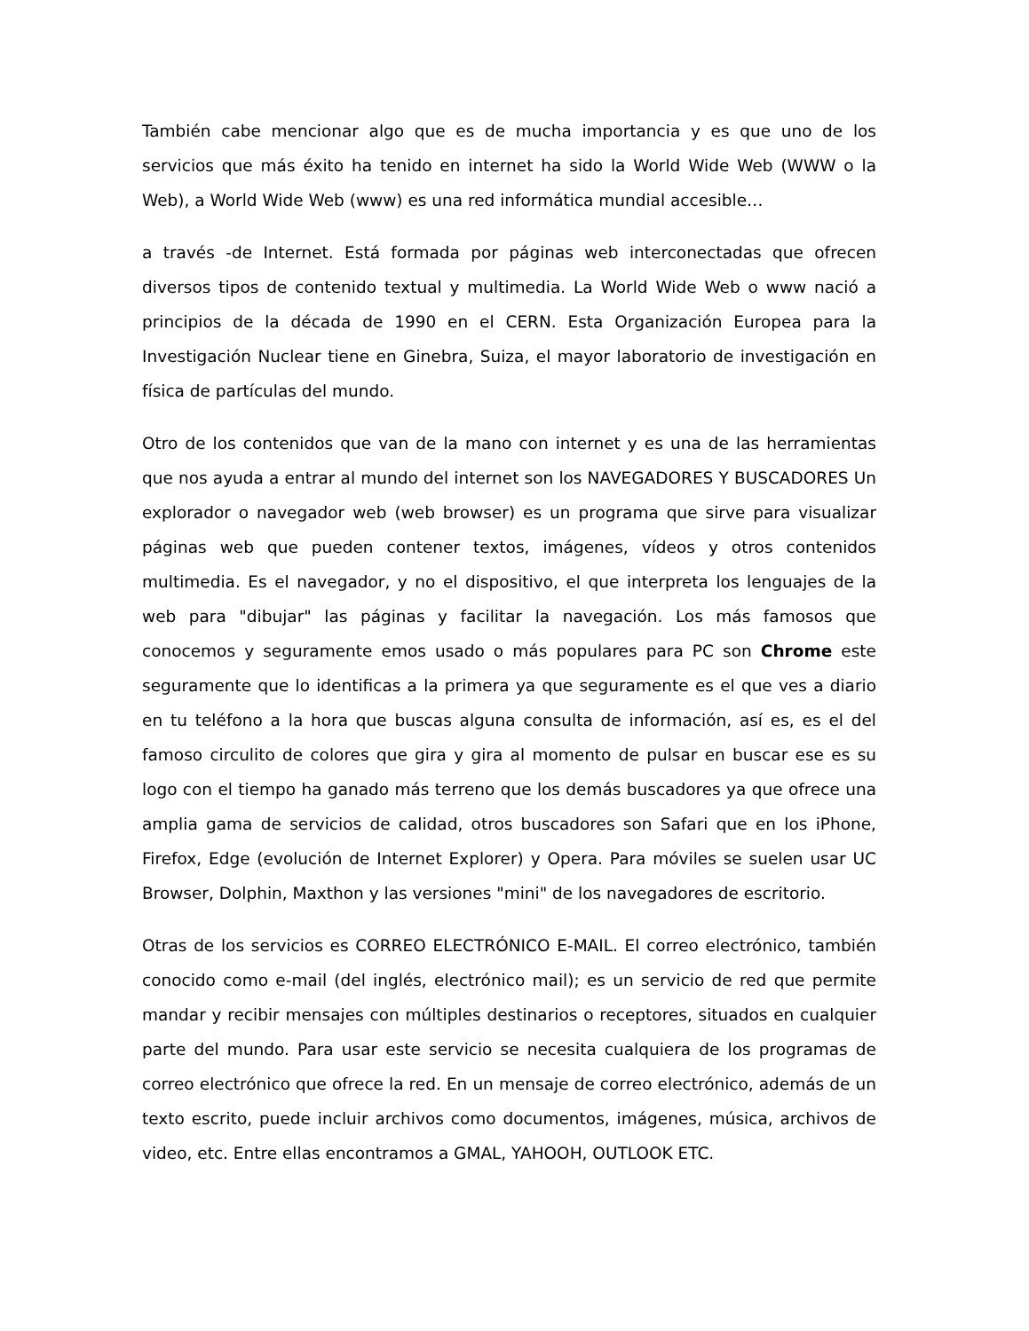También cabe mencionar algo que es de mucha importancia y es que uno de los servicios que más éxito ha tenido en internet ha sido la World Wide Web (WWW o la Web), a World Wide Web (www) es una red informática mundial accesible…
a través -de Internet. Está formada por páginas web interconectadas que ofrecen diversos tipos de contenido textual y multimedia. La World Wide Web o www nació a principios de la década de 1990 en el CERN. Esta Organización Europea para la Investigación Nuclear tiene en Ginebra, Suiza, el mayor laboratorio de investigación en física de partículas del mundo.
Otro de los contenidos que van de la mano con internet y es una de las herramientas que nos ayuda a entrar al mundo del internet son los NAVEGADORES Y BUSCADORES Un explorador o navegador web (web browser) es un programa que sirve para visualizar páginas web que pueden contener textos, imágenes, vídeos y otros contenidos multimedia. Es el navegador, y no el dispositivo, el que interpreta los lenguajes de la web para "dibujar" las páginas y facilitar la navegación. Los más famosos que conocemos y seguramente emos usado o más populares para PC son Chrome este seguramente que lo identificas a la primera ya que seguramente es el que ves a diario en tu teléfono a la hora que buscas alguna consulta de información, así es, es el del famoso circulito de colores que gira y gira al momento de pulsar en buscar ese es su logo con el tiempo ha ganado más terreno que los demás buscadores ya que ofrece una amplia gama de servicios de calidad, otros buscadores son Safari que en los iPhone, Firefox, Edge (evolución de Internet Explorer) y Opera. Para móviles se suelen usar UC Browser, Dolphin, Maxthon y las versiones "mini" de los navegadores de escritorio.
Otras de los servicios es CORREO ELECTRÓNICO E-MAIL. El correo electrónico, también conocido como e-mail (del inglés, electrónico mail); es un servicio de red que permite mandar y recibir mensajes con múltiples destinarios o receptores, situados en cualquier parte del mundo. Para usar este servicio se necesita cualquiera de los programas de correo electrónico que ofrece la red. En un mensaje de correo electrónico, además de un texto escrito, puede incluir archivos como documentos, imágenes, música, archivos de video, etc. Entre ellas encontramos a GMAL, YAHOOH, OUTLOOK ETC.